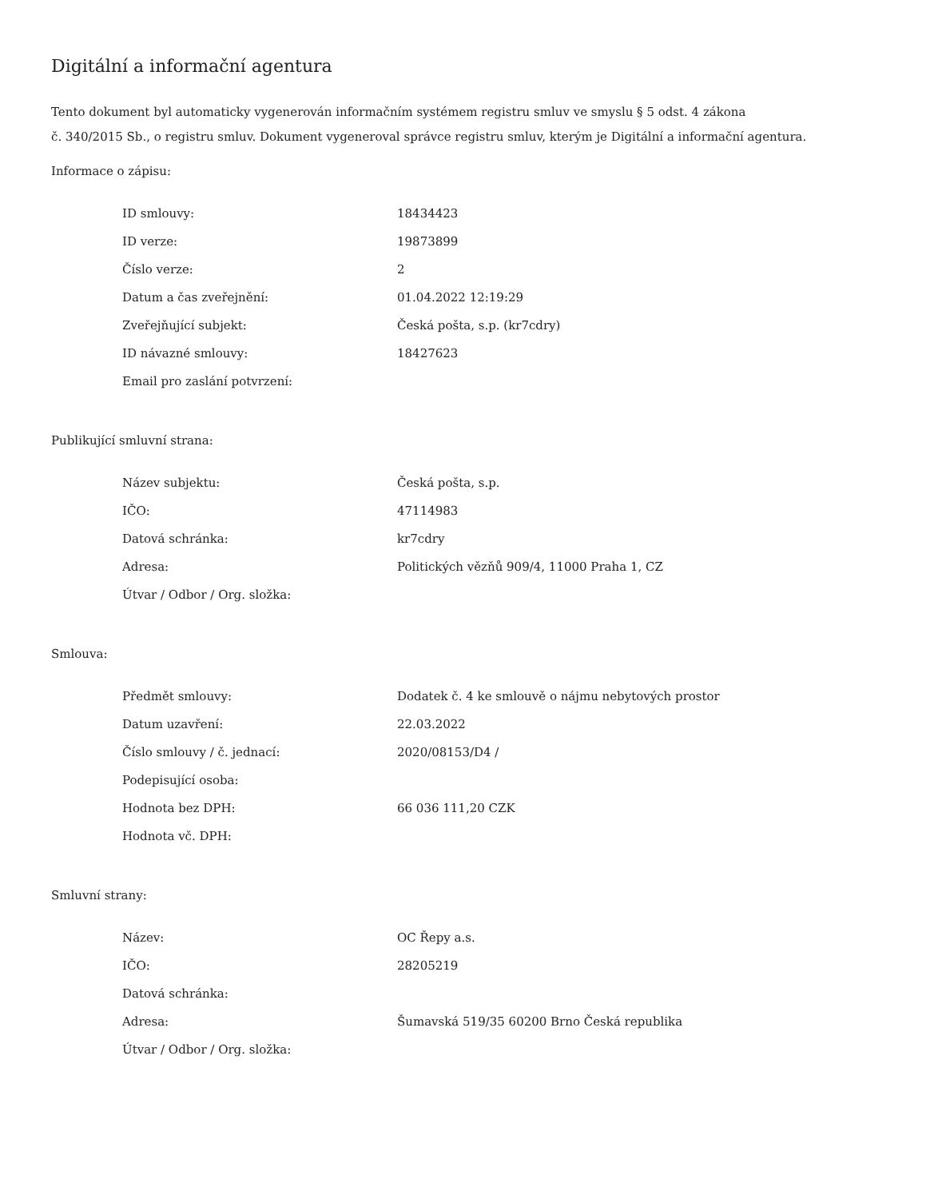Digitální a informační agentura
Tento dokument byl automaticky vygenerován informačním systémem registru smluv ve smyslu § 5 odst. 4 zákona
č. 340/2015 Sb., o registru smluv. Dokument vygeneroval správce registru smluv, kterým je Digitální a informační agentura.
Informace o zápisu:
| ID smlouvy: | 18434423 |
| ID verze: | 19873899 |
| Číslo verze: | 2 |
| Datum a čas zveřejnění: | 01.04.2022 12:19:29 |
| Zveřejňující subjekt: | Česká pošta, s.p. (kr7cdry) |
| ID návazné smlouvy: | 18427623 |
| Email pro zaslání potvrzení: | |
Publikující smluvní strana:
| Název subjektu: | Česká pošta, s.p. |
| IČO: | 47114983 |
| Datová schránka: | kr7cdry |
| Adresa: | Politických vězňů 909/4, 11000 Praha 1, CZ |
| Útvar / Odbor / Org. složka: | |
Smlouva:
| Předmět smlouvy: | Dodatek č. 4 ke smlouvě o nájmu nebytových prostor |
| Datum uzavření: | 22.03.2022 |
| Číslo smlouvy / č. jednací: | 2020/08153/D4 / |
| Podepisující osoba: | |
| Hodnota bez DPH: | 66 036 111,20 CZK |
| Hodnota vč. DPH: | |
Smluvní strany:
| Název: | OC Řepy a.s. |
| IČO: | 28205219 |
| Datová schránka: | |
| Adresa: | Šumavská 519/35 60200 Brno Česká republika |
| Útvar / Odbor / Org. složka: | |